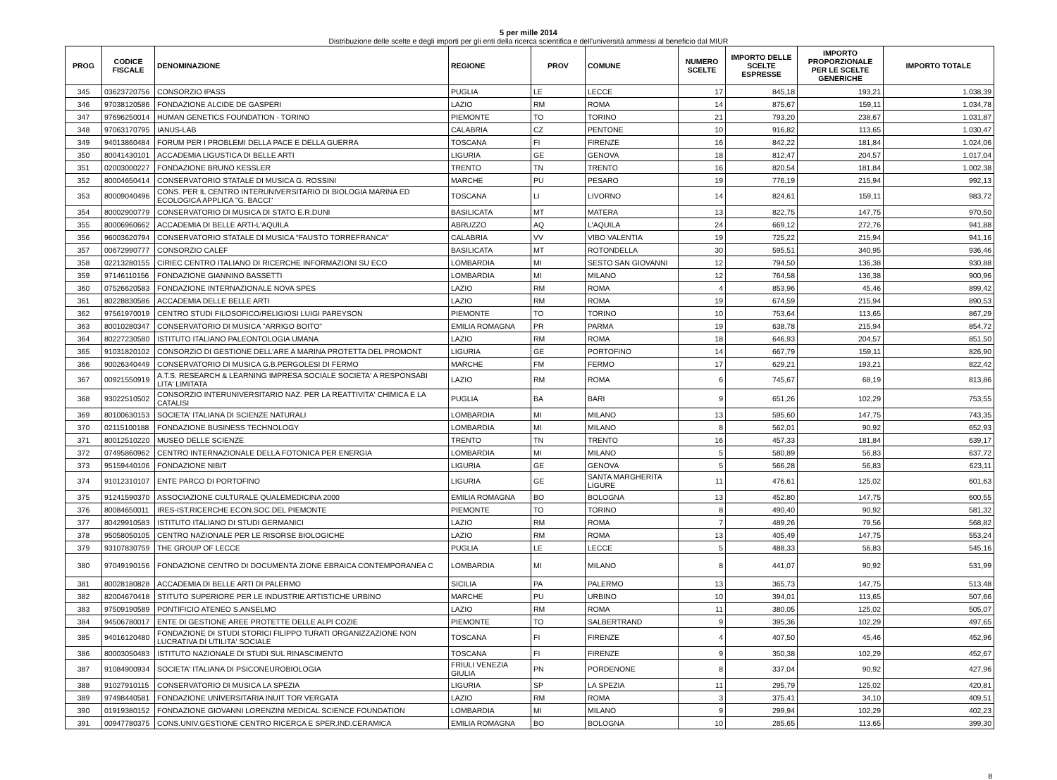5 per mille 2014
Distribuzione delle scelte e degli importi per gli enti della ricerca scientifica e dell'università ammessi al beneficio dal MIUR
| PROG | CODICE FISCALE | DENOMINAZIONE | REGIONE | PROV | COMUNE | NUMERO SCELTE | IMPORTO DELLE SCELTE ESPRESSE | IMPORTO PROPORZIONALE PER LE SCELTE GENERICHE | IMPORTO TOTALE |
| --- | --- | --- | --- | --- | --- | --- | --- | --- | --- |
| 345 | 03623720756 | CONSORZIO IPASS | PUGLIA | LE | LECCE | 17 | 845,18 | 193,21 | 1.038,39 |
| 346 | 97038120586 | FONDAZIONE ALCIDE DE GASPERI | LAZIO | RM | ROMA | 14 | 875,67 | 159,11 | 1.034,78 |
| 347 | 97696250014 | HUMAN GENETICS FOUNDATION - TORINO | PIEMONTE | TO | TORINO | 21 | 793,20 | 238,67 | 1.031,87 |
| 348 | 97063170795 | IANUS-LAB | CALABRIA | CZ | PENTONE | 10 | 916,82 | 113,65 | 1.030,47 |
| 349 | 94013860484 | FORUM PER I PROBLEMI DELLA PACE E DELLA GUERRA | TOSCANA | FI | FIRENZE | 16 | 842,22 | 181,84 | 1.024,06 |
| 350 | 80041430101 | ACCADEMIA LIGUSTICA DI BELLE ARTI | LIGURIA | GE | GENOVA | 18 | 812,47 | 204,57 | 1.017,04 |
| 351 | 02003000227 | FONDAZIONE BRUNO KESSLER | TRENTO | TN | TRENTO | 16 | 820,54 | 181,84 | 1.002,38 |
| 352 | 80004650414 | CONSERVATORIO STATALE DI MUSICA G. ROSSINI | MARCHE | PU | PESARO | 19 | 776,19 | 215,94 | 992,13 |
| 353 | 80009040496 | CONS. PER IL CENTRO INTERUNIVERSITARIO DI BIOLOGIA MARINA ED ECOLOGICA APPLICA "G. BACCI" | TOSCANA | LI | LIVORNO | 14 | 824,61 | 159,11 | 983,72 |
| 354 | 80002900779 | CONSERVATORIO DI MUSICA DI STATO E.R.DUNI | BASILICATA | MT | MATERA | 13 | 822,75 | 147,75 | 970,50 |
| 355 | 80006960662 | ACCADEMIA DI BELLE ARTI-L'AQUILA | ABRUZZO | AQ | L'AQUILA | 24 | 669,12 | 272,76 | 941,88 |
| 356 | 96003620794 | CONSERVATORIO STATALE DI MUSICA "FAUSTO TORREFRANCA" | CALABRIA | VV | VIBO VALENTIA | 19 | 725,22 | 215,94 | 941,16 |
| 357 | 00672990777 | CONSORZIO CALEF | BASILICATA | MT | ROTONDELLA | 30 | 595,51 | 340,95 | 936,46 |
| 358 | 02213280155 | CIRIEC CENTRO ITALIANO DI RICERCHE INFORMAZIONI SU ECO | LOMBARDIA | MI | SESTO SAN GIOVANNI | 12 | 794,50 | 136,38 | 930,88 |
| 359 | 97146110156 | FONDAZIONE GIANNINO BASSETTI | LOMBARDIA | MI | MILANO | 12 | 764,58 | 136,38 | 900,96 |
| 360 | 07526620583 | FONDAZIONE INTERNAZIONALE NOVA SPES | LAZIO | RM | ROMA | 4 | 853,96 | 45,46 | 899,42 |
| 361 | 80228830586 | ACCADEMIA DELLE BELLE ARTI | LAZIO | RM | ROMA | 19 | 674,59 | 215,94 | 890,53 |
| 362 | 97561970019 | CENTRO STUDI FILOSOFICO/RELIGIOSI LUIGI PAREYSON | PIEMONTE | TO | TORINO | 10 | 753,64 | 113,65 | 867,29 |
| 363 | 80010280347 | CONSERVATORIO DI MUSICA "ARRIGO BOITO" | EMILIA ROMAGNA | PR | PARMA | 19 | 638,78 | 215,94 | 854,72 |
| 364 | 80227230580 | ISTITUTO ITALIANO PALEONTOLOGIA UMANA | LAZIO | RM | ROMA | 18 | 646,93 | 204,57 | 851,50 |
| 365 | 91031820102 | CONSORZIO DI GESTIONE DELL'ARE A MARINA PROTETTA DEL PROMONT | LIGURIA | GE | PORTOFINO | 14 | 667,79 | 159,11 | 826,90 |
| 366 | 90026340449 | CONSERVATORIO DI MUSICA G.B.PERGOLESI DI FERMO | MARCHE | FM | FERMO | 17 | 629,21 | 193,21 | 822,42 |
| 367 | 00921550919 | A.T.S. RESEARCH & LEARNING IMPRESA SOCIALE SOCIETA' A RESPONSABI LITA' LIMITATA | LAZIO | RM | ROMA | 6 | 745,67 | 68,19 | 813,86 |
| 368 | 93022510502 | CONSORZIO INTERUNIVERSITARIO NAZ. PER LA REATTIVITA' CHIMICA E LA CATALISI | PUGLIA | BA | BARI | 9 | 651,26 | 102,29 | 753,55 |
| 369 | 80100630153 | SOCIETA' ITALIANA DI SCIENZE NATURALI | LOMBARDIA | MI | MILANO | 13 | 595,60 | 147,75 | 743,35 |
| 370 | 02115100188 | FONDAZIONE BUSINESS TECHNOLOGY | LOMBARDIA | MI | MILANO | 8 | 562,01 | 90,92 | 652,93 |
| 371 | 80012510220 | MUSEO DELLE SCIENZE | TRENTO | TN | TRENTO | 16 | 457,33 | 181,84 | 639,17 |
| 372 | 07495860962 | CENTRO INTERNAZIONALE DELLA FOTONICA PER ENERGIA | LOMBARDIA | MI | MILANO | 5 | 580,89 | 56,83 | 637,72 |
| 373 | 95159440106 | FONDAZIONE NIBIT | LIGURIA | GE | GENOVA | 5 | 566,28 | 56,83 | 623,11 |
| 374 | 91012310107 | ENTE PARCO DI PORTOFINO | LIGURIA | GE | SANTA MARGHERITA LIGURE | 11 | 476,61 | 125,02 | 601,63 |
| 375 | 91241590370 | ASSOCIAZIONE CULTURALE QUALEMEDICINA 2000 | EMILIA ROMAGNA | BO | BOLOGNA | 13 | 452,80 | 147,75 | 600,55 |
| 376 | 80084650011 | IRES-IST.RICERCHE ECON.SOC.DEL PIEMONTE | PIEMONTE | TO | TORINO | 8 | 490,40 | 90,92 | 581,32 |
| 377 | 80429910583 | ISTITUTO ITALIANO DI STUDI GERMANICI | LAZIO | RM | ROMA | 7 | 489,26 | 79,56 | 568,82 |
| 378 | 95058050105 | CENTRO NAZIONALE PER LE RISORSE BIOLOGICHE | LAZIO | RM | ROMA | 13 | 405,49 | 147,75 | 553,24 |
| 379 | 93107830759 | THE GROUP OF LECCE | PUGLIA | LE | LECCE | 5 | 488,33 | 56,83 | 545,16 |
| 380 | 97049190156 | FONDAZIONE CENTRO DI DOCUMENTA ZIONE EBRAICA CONTEMPORANEA C | LOMBARDIA | MI | MILANO | 8 | 441,07 | 90,92 | 531,99 |
| 381 | 80028180828 | ACCADEMIA DI BELLE ARTI DI PALERMO | SICILIA | PA | PALERMO | 13 | 365,73 | 147,75 | 513,48 |
| 382 | 82004670418 | STITUTO SUPERIORE PER LE INDUSTRIE ARTISTICHE URBINO | MARCHE | PU | URBINO | 10 | 394,01 | 113,65 | 507,66 |
| 383 | 97509190589 | PONTIFICIO ATENEO S.ANSELMO | LAZIO | RM | ROMA | 11 | 380,05 | 125,02 | 505,07 |
| 384 | 94506780017 | ENTE DI GESTIONE AREE PROTETTE DELLE ALPI COZIE | PIEMONTE | TO | SALBERTRAND | 9 | 395,36 | 102,29 | 497,65 |
| 385 | 94016120480 | FONDAZIONE DI STUDI STORICI FILIPPO TURATI ORGANIZZAZIONE NON LUCRATIVA DI UTILITA' SOCIALE | TOSCANA | FI | FIRENZE | 4 | 407,50 | 45,46 | 452,96 |
| 386 | 80003050483 | ISTITUTO NAZIONALE DI STUDI SUL RINASCIMENTO | TOSCANA | FI | FIRENZE | 9 | 350,38 | 102,29 | 452,67 |
| 387 | 91084900934 | SOCIETA' ITALIANA DI PSICONEUROBIOLOGIA | FRIULI VENEZIA GIULIA | PN | PORDENONE | 8 | 337,04 | 90,92 | 427,96 |
| 388 | 91027910115 | CONSERVATORIO DI MUSICA LA SPEZIA | LIGURIA | SP | LA SPEZIA | 11 | 295,79 | 125,02 | 420,81 |
| 389 | 97498440581 | FONDAZIONE UNIVERSITARIA INUIT TOR VERGATA | LAZIO | RM | ROMA | 3 | 375,41 | 34,10 | 409,51 |
| 390 | 01919380152 | FONDAZIONE GIOVANNI LORENZINI MEDICAL SCIENCE FOUNDATION | LOMBARDIA | MI | MILANO | 9 | 299,94 | 102,29 | 402,23 |
| 391 | 00947780375 | CONS.UNIV.GESTIONE CENTRO RICERCA E SPER.IND.CERAMICA | EMILIA ROMAGNA | BO | BOLOGNA | 10 | 285,65 | 113,65 | 399,30 |
8